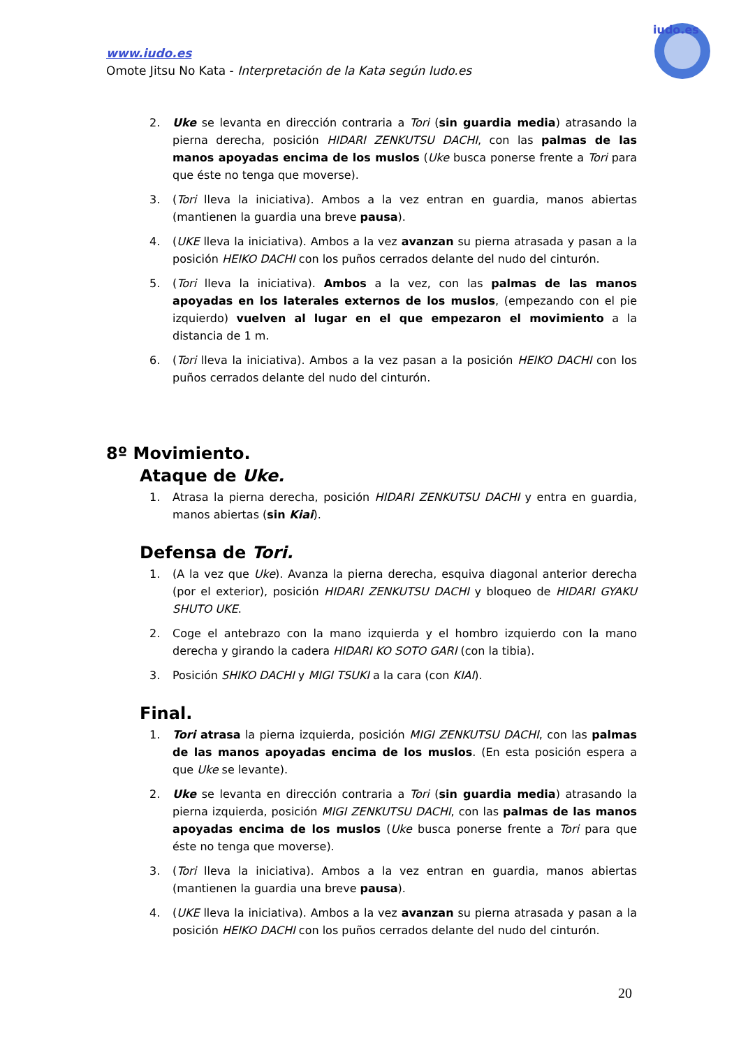www.iudo.es
Omote Jitsu No Kata - Interpretación de la Kata según Iudo.es
iudo.es
2. Uke se levanta en dirección contraria a Tori (sin guardia media) atrasando la pierna derecha, posición HIDARI ZENKUTSU DACHI, con las palmas de las manos apoyadas encima de los muslos (Uke busca ponerse frente a Tori para que éste no tenga que moverse).
3. (Tori lleva la iniciativa). Ambos a la vez entran en guardia, manos abiertas (mantienen la guardia una breve pausa).
4. (UKE lleva la iniciativa). Ambos a la vez avanzan su pierna atrasada y pasan a la posición HEIKO DACHI con los puños cerrados delante del nudo del cinturón.
5. (Tori lleva la iniciativa). Ambos a la vez, con las palmas de las manos apoyadas en los laterales externos de los muslos, (empezando con el pie izquierdo) vuelven al lugar en el que empezaron el movimiento a la distancia de 1 m.
6. (Tori lleva la iniciativa). Ambos a la vez pasan a la posición HEIKO DACHI con los puños cerrados delante del nudo del cinturón.
8º Movimiento.
Ataque de Uke.
1. Atrasa la pierna derecha, posición HIDARI ZENKUTSU DACHI y entra en guardia, manos abiertas (sin Kiai).
Defensa de Tori.
1. (A la vez que Uke). Avanza la pierna derecha, esquiva diagonal anterior derecha (por el exterior), posición HIDARI ZENKUTSU DACHI y bloqueo de HIDARI GYAKU SHUTO UKE.
2. Coge el antebrazo con la mano izquierda y el hombro izquierdo con la mano derecha y girando la cadera HIDARI KO SOTO GARI (con la tibia).
3. Posición SHIKO DACHI y MIGI TSUKI a la cara (con KIAI).
Final.
1. Tori atrasa la pierna izquierda, posición MIGI ZENKUTSU DACHI, con las palmas de las manos apoyadas encima de los muslos. (En esta posición espera a que Uke se levante).
2. Uke se levanta en dirección contraria a Tori (sin guardia media) atrasando la pierna izquierda, posición MIGI ZENKUTSU DACHI, con las palmas de las manos apoyadas encima de los muslos (Uke busca ponerse frente a Tori para que éste no tenga que moverse).
3. (Tori lleva la iniciativa). Ambos a la vez entran en guardia, manos abiertas (mantienen la guardia una breve pausa).
4. (UKE lleva la iniciativa). Ambos a la vez avanzan su pierna atrasada y pasan a la posición HEIKO DACHI con los puños cerrados delante del nudo del cinturón.
20